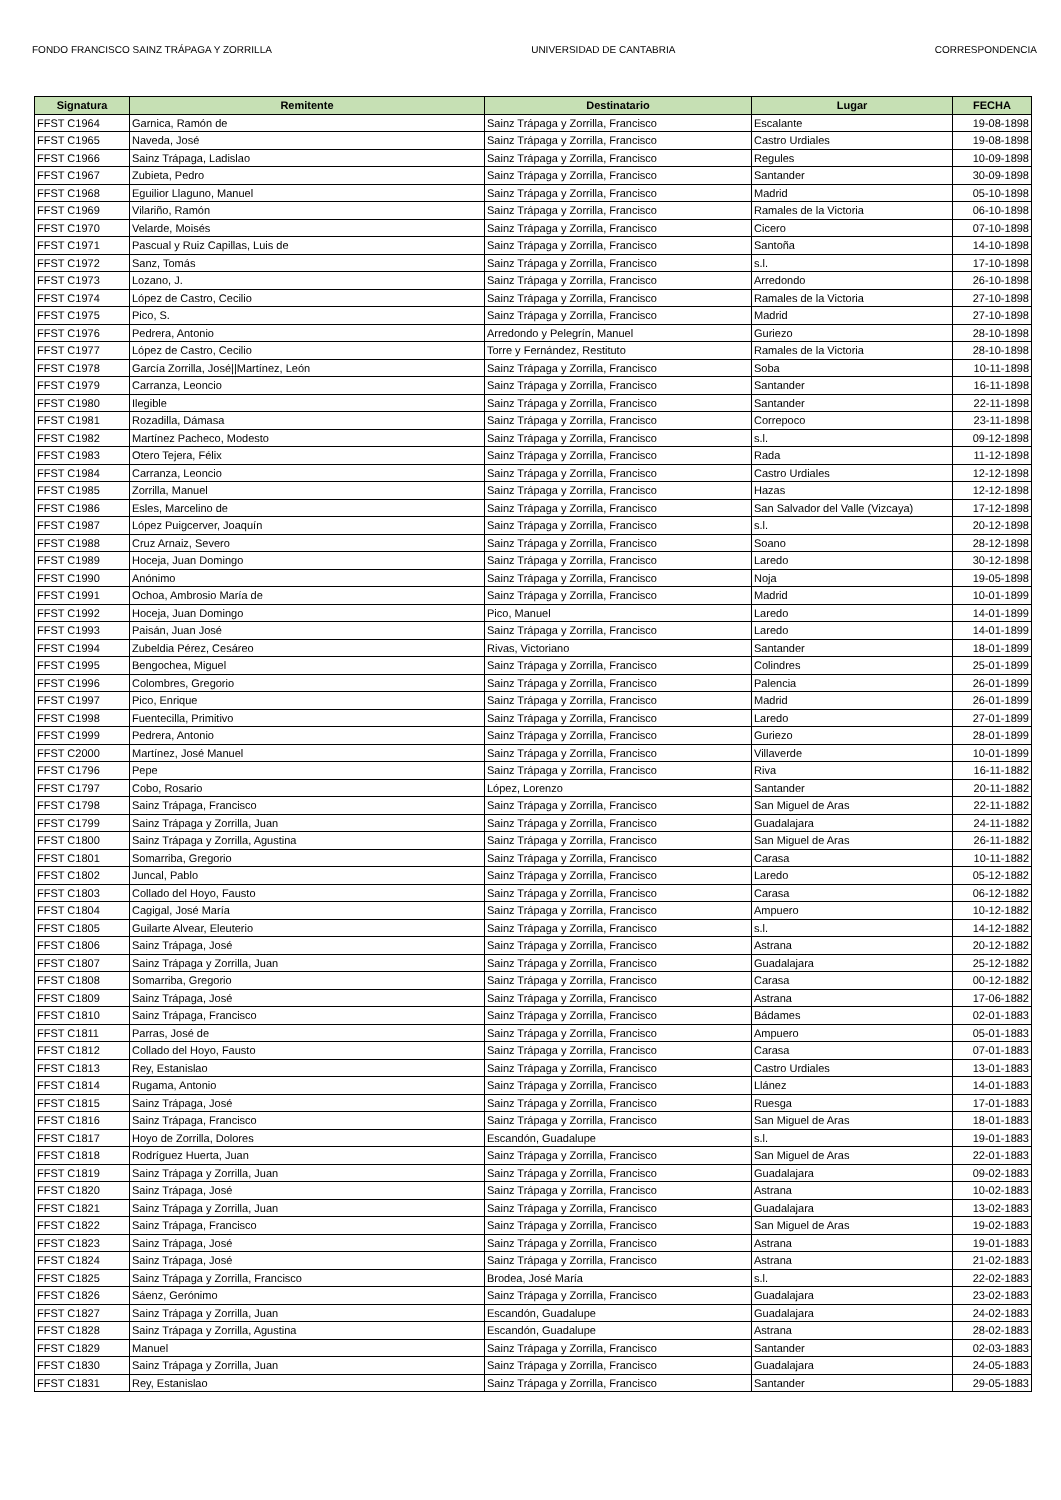FONDO FRANCISCO SAINZ TRÁPAGA Y ZORRILLA UNIVERSIDAD DE CANTABRIA CORRESPONDENCIA
| Signatura | Remitente | Destinatario | Lugar | FECHA |
| --- | --- | --- | --- | --- |
| FFST C1964 | Garnica, Ramón de | Sainz Trápaga y Zorrilla, Francisco | Escalante | 19-08-1898 |
| FFST C1965 | Naveda, José | Sainz Trápaga y Zorrilla, Francisco | Castro Urdiales | 19-08-1898 |
| FFST C1966 | Sainz Trápaga, Ladislao | Sainz Trápaga y Zorrilla, Francisco | Regules | 10-09-1898 |
| FFST C1967 | Zubieta, Pedro | Sainz Trápaga y Zorrilla, Francisco | Santander | 30-09-1898 |
| FFST C1968 | Eguilior Llaguno, Manuel | Sainz Trápaga y Zorrilla, Francisco | Madrid | 05-10-1898 |
| FFST C1969 | Vilariño, Ramón | Sainz Trápaga y Zorrilla, Francisco | Ramales de la Victoria | 06-10-1898 |
| FFST C1970 | Velarde, Moisés | Sainz Trápaga y Zorrilla, Francisco | Cicero | 07-10-1898 |
| FFST C1971 | Pascual y Ruiz Capillas, Luis de | Sainz Trápaga y Zorrilla, Francisco | Santoña | 14-10-1898 |
| FFST C1972 | Sanz, Tomás | Sainz Trápaga y Zorrilla, Francisco | s.l. | 17-10-1898 |
| FFST C1973 | Lozano, J. | Sainz Trápaga y Zorrilla, Francisco | Arredondo | 26-10-1898 |
| FFST C1974 | López de Castro, Cecilio | Sainz Trápaga y Zorrilla, Francisco | Ramales de la Victoria | 27-10-1898 |
| FFST C1975 | Pico, S. | Sainz Trápaga y Zorrilla, Francisco | Madrid | 27-10-1898 |
| FFST C1976 | Pedrera, Antonio | Arredondo y Pelegrín, Manuel | Guriezo | 28-10-1898 |
| FFST C1977 | López de Castro, Cecilio | Torre y Fernández, Restituto | Ramales de la Victoria | 28-10-1898 |
| FFST C1978 | García Zorrilla, José//Martínez, León | Sainz Trápaga y Zorrilla, Francisco | Soba | 10-11-1898 |
| FFST C1979 | Carranza, Leoncio | Sainz Trápaga y Zorrilla, Francisco | Santander | 16-11-1898 |
| FFST C1980 | Ilegible | Sainz Trápaga y Zorrilla, Francisco | Santander | 22-11-1898 |
| FFST C1981 | Rozadilla, Dámasa | Sainz Trápaga y Zorrilla, Francisco | Correpoco | 23-11-1898 |
| FFST C1982 | Martínez Pacheco, Modesto | Sainz Trápaga y Zorrilla, Francisco | s.l. | 09-12-1898 |
| FFST C1983 | Otero Tejera, Félix | Sainz Trápaga y Zorrilla, Francisco | Rada | 11-12-1898 |
| FFST C1984 | Carranza, Leoncio | Sainz Trápaga y Zorrilla, Francisco | Castro Urdiales | 12-12-1898 |
| FFST C1985 | Zorrilla, Manuel | Sainz Trápaga y Zorrilla, Francisco | Hazas | 12-12-1898 |
| FFST C1986 | Esles, Marcelino de | Sainz Trápaga y Zorrilla, Francisco | San Salvador del Valle (Vizcaya) | 17-12-1898 |
| FFST C1987 | López Puigcerver, Joaquín | Sainz Trápaga y Zorrilla, Francisco | s.l. | 20-12-1898 |
| FFST C1988 | Cruz Arnaiz, Severo | Sainz Trápaga y Zorrilla, Francisco | Soano | 28-12-1898 |
| FFST C1989 | Hoceja, Juan Domingo | Sainz Trápaga y Zorrilla, Francisco | Laredo | 30-12-1898 |
| FFST C1990 | Anónimo | Sainz Trápaga y Zorrilla, Francisco | Noja | 19-05-1898 |
| FFST C1991 | Ochoa, Ambrosio María de | Sainz Trápaga y Zorrilla, Francisco | Madrid | 10-01-1899 |
| FFST C1992 | Hoceja, Juan Domingo | Pico, Manuel | Laredo | 14-01-1899 |
| FFST C1993 | Paisán, Juan José | Sainz Trápaga y Zorrilla, Francisco | Laredo | 14-01-1899 |
| FFST C1994 | Zubeldia Pérez, Cesáreo | Rivas, Victoriano | Santander | 18-01-1899 |
| FFST C1995 | Bengochea, Miguel | Sainz Trápaga y Zorrilla, Francisco | Colindres | 25-01-1899 |
| FFST C1996 | Colombres, Gregorio | Sainz Trápaga y Zorrilla, Francisco | Palencia | 26-01-1899 |
| FFST C1997 | Pico, Enrique | Sainz Trápaga y Zorrilla, Francisco | Madrid | 26-01-1899 |
| FFST C1998 | Fuentecilla, Primitivo | Sainz Trápaga y Zorrilla, Francisco | Laredo | 27-01-1899 |
| FFST C1999 | Pedrera, Antonio | Sainz Trápaga y Zorrilla, Francisco | Guriezo | 28-01-1899 |
| FFST C2000 | Martínez, José Manuel | Sainz Trápaga y Zorrilla, Francisco | Villaverde | 10-01-1899 |
| FFST C1796 | Pepe | Sainz Trápaga y Zorrilla, Francisco | Riva | 16-11-1882 |
| FFST C1797 | Cobo, Rosario | López, Lorenzo | Santander | 20-11-1882 |
| FFST C1798 | Sainz Trápaga, Francisco | Sainz Trápaga y Zorrilla, Francisco | San Miguel de Aras | 22-11-1882 |
| FFST C1799 | Sainz Trápaga y Zorrilla, Juan | Sainz Trápaga y Zorrilla, Francisco | Guadalajara | 24-11-1882 |
| FFST C1800 | Sainz Trápaga y Zorrilla, Agustina | Sainz Trápaga y Zorrilla, Francisco | San Miguel de Aras | 26-11-1882 |
| FFST C1801 | Somarriba, Gregorio | Sainz Trápaga y Zorrilla, Francisco | Carasa | 10-11-1882 |
| FFST C1802 | Juncal, Pablo | Sainz Trápaga y Zorrilla, Francisco | Laredo | 05-12-1882 |
| FFST C1803 | Collado del Hoyo, Fausto | Sainz Trápaga y Zorrilla, Francisco | Carasa | 06-12-1882 |
| FFST C1804 | Cagigal, José María | Sainz Trápaga y Zorrilla, Francisco | Ampuero | 10-12-1882 |
| FFST C1805 | Guilarte Alvear, Eleuterio | Sainz Trápaga y Zorrilla, Francisco | s.l. | 14-12-1882 |
| FFST C1806 | Sainz Trápaga, José | Sainz Trápaga y Zorrilla, Francisco | Astrana | 20-12-1882 |
| FFST C1807 | Sainz Trápaga y Zorrilla, Juan | Sainz Trápaga y Zorrilla, Francisco | Guadalajara | 25-12-1882 |
| FFST C1808 | Somarriba, Gregorio | Sainz Trápaga y Zorrilla, Francisco | Carasa | 00-12-1882 |
| FFST C1809 | Sainz Trápaga, José | Sainz Trápaga y Zorrilla, Francisco | Astrana | 17-06-1882 |
| FFST C1810 | Sainz Trápaga, Francisco | Sainz Trápaga y Zorrilla, Francisco | Bádames | 02-01-1883 |
| FFST C1811 | Parras, José de | Sainz Trápaga y Zorrilla, Francisco | Ampuero | 05-01-1883 |
| FFST C1812 | Collado del Hoyo, Fausto | Sainz Trápaga y Zorrilla, Francisco | Carasa | 07-01-1883 |
| FFST C1813 | Rey, Estanislao | Sainz Trápaga y Zorrilla, Francisco | Castro Urdiales | 13-01-1883 |
| FFST C1814 | Rugama, Antonio | Sainz Trápaga y Zorrilla, Francisco | Llánez | 14-01-1883 |
| FFST C1815 | Sainz Trápaga, José | Sainz Trápaga y Zorrilla, Francisco | Ruesga | 17-01-1883 |
| FFST C1816 | Sainz Trápaga, Francisco | Sainz Trápaga y Zorrilla, Francisco | San Miguel de Aras | 18-01-1883 |
| FFST C1817 | Hoyo de Zorrilla, Dolores | Escandón, Guadalupe | s.l. | 19-01-1883 |
| FFST C1818 | Rodríguez Huerta, Juan | Sainz Trápaga y Zorrilla, Francisco | San Miguel de Aras | 22-01-1883 |
| FFST C1819 | Sainz Trápaga y Zorrilla, Juan | Sainz Trápaga y Zorrilla, Francisco | Guadalajara | 09-02-1883 |
| FFST C1820 | Sainz Trápaga, José | Sainz Trápaga y Zorrilla, Francisco | Astrana | 10-02-1883 |
| FFST C1821 | Sainz Trápaga y Zorrilla, Juan | Sainz Trápaga y Zorrilla, Francisco | Guadalajara | 13-02-1883 |
| FFST C1822 | Sainz Trápaga, Francisco | Sainz Trápaga y Zorrilla, Francisco | San Miguel de Aras | 19-02-1883 |
| FFST C1823 | Sainz Trápaga, José | Sainz Trápaga y Zorrilla, Francisco | Astrana | 19-01-1883 |
| FFST C1824 | Sainz Trápaga, José | Sainz Trápaga y Zorrilla, Francisco | Astrana | 21-02-1883 |
| FFST C1825 | Sainz Trápaga y Zorrilla, Francisco | Brodea, José María | s.l. | 22-02-1883 |
| FFST C1826 | Sáenz, Gerónimo | Sainz Trápaga y Zorrilla, Francisco | Guadalajara | 23-02-1883 |
| FFST C1827 | Sainz Trápaga y Zorrilla, Juan | Escandón, Guadalupe | Guadalajara | 24-02-1883 |
| FFST C1828 | Sainz Trápaga y Zorrilla, Agustina | Escandón, Guadalupe | Astrana | 28-02-1883 |
| FFST C1829 | Manuel | Sainz Trápaga y Zorrilla, Francisco | Santander | 02-03-1883 |
| FFST C1830 | Sainz Trápaga y Zorrilla, Juan | Sainz Trápaga y Zorrilla, Francisco | Guadalajara | 24-05-1883 |
| FFST C1831 | Rey, Estanislao | Sainz Trápaga y Zorrilla, Francisco | Santander | 29-05-1883 |